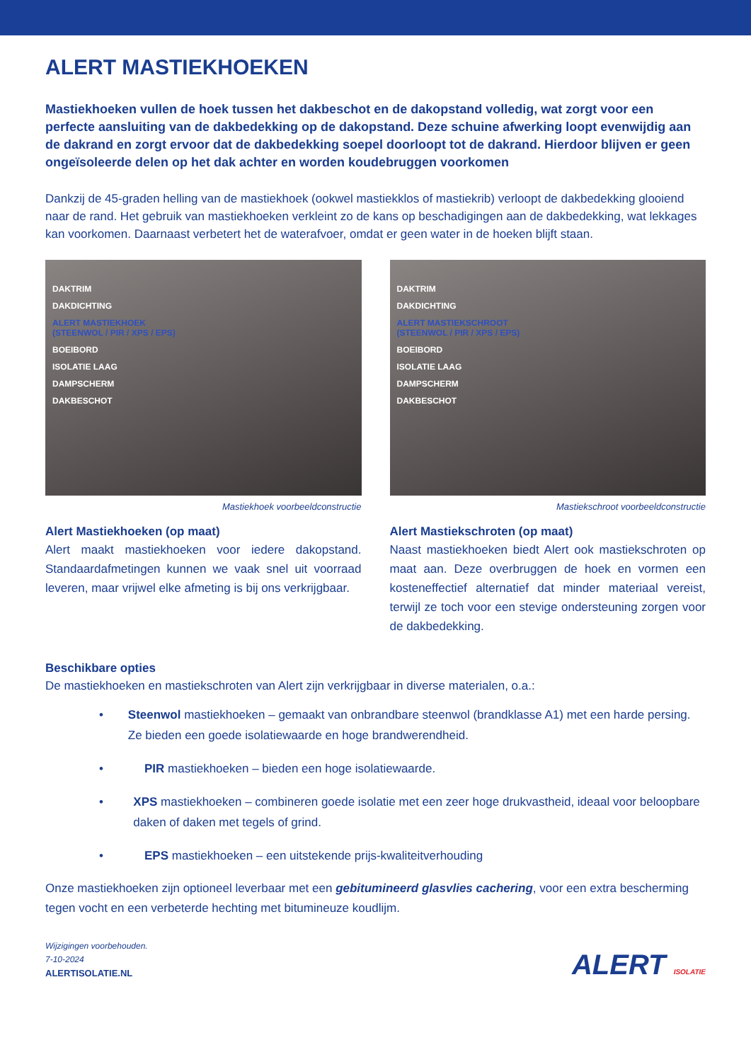ALERT MASTIEKHOEKEN
Mastiekhoeken vullen de hoek tussen het dakbeschot en de dakopstand volledig, wat zorgt voor een perfecte aansluiting van de dakbedekking op de dakopstand. Deze schuine afwerking loopt evenwijdig aan de dakrand en zorgt ervoor dat de dakbedekking soepel doorloopt tot de dakrand. Hierdoor blijven er geen ongeïsoleerde delen op het dak achter en worden koudebruggen voorkomen
Dankzij de 45-graden helling van de mastiekhoek (ookwel mastiekklos of mastiekrib) verloopt de dakbedekking glooiend naar de rand. Het gebruik van mastiekhoeken verkleint zo de kans op beschadigingen aan de dakbedekking, wat lekkages kan voorkomen. Daarnaast verbetert het de waterafvoer, omdat er geen water in de hoeken blijft staan.
DAKTRIM
DAKDICHTING
ALERT MASTIEKHOEK
(STEENWOL / PIR / XPS / EPS)
BOEIBORD
ISOLATIE LAAG
DAMPSCHERM
DAKBESCHOT
Mastiekhoek voorbeeldconstructie
Alert Mastiekhoeken (op maat)
Alert maakt mastiekhoeken voor iedere dakopstand. Standaardafmetingen kunnen we vaak snel uit voorraad leveren, maar vrijwel elke afmeting is bij ons verkrijgbaar.
DAKTRIM
DAKDICHTING
ALERT MASTIEKSCHROOT
(STEENWOL / PIR / XPS / EPS)
BOEIBORD
ISOLATIE LAAG
DAMPSCHERM
DAKBESCHOT
Mastiekschroot voorbeeldconstructie
Alert Mastiekschroten (op maat)
Naast mastiekhoeken biedt Alert ook mastiekschroten op maat aan. Deze overbruggen de hoek en vormen een kosteneffectief alternatief dat minder materiaal vereist, terwijl ze toch voor een stevige ondersteuning zorgen voor de dakbedekking.
Beschikbare opties
De mastiekhoeken en mastiekschroten van Alert zijn verkrijgbaar in diverse materialen, o.a.:
• Steenwol mastiekhoeken – gemaakt van onbrandbare steenwol (brandklasse A1) met een harde persing. Ze bieden een goede isolatiewaarde en hoge brandwerendheid.
• PIR mastiekhoeken – bieden een hoge isolatiewaarde.
• XPS mastiekhoeken – combineren goede isolatie met een zeer hoge drukvastheid, ideaal voor beloopbare daken of daken met tegels of grind.
• EPS mastiekhoeken – een uitstekende prijs-kwaliteitverhouding
Onze mastiekhoeken zijn optioneel leverbaar met een gebitumineerd glasvlies cachering, voor een extra bescherming tegen vocht en een verbeterde hechting met bitumineuze koudlijm.
Wijzigingen voorbehouden.
7-10-2024
ALERTISOLATIE.NL
ALERT ISOLATIE